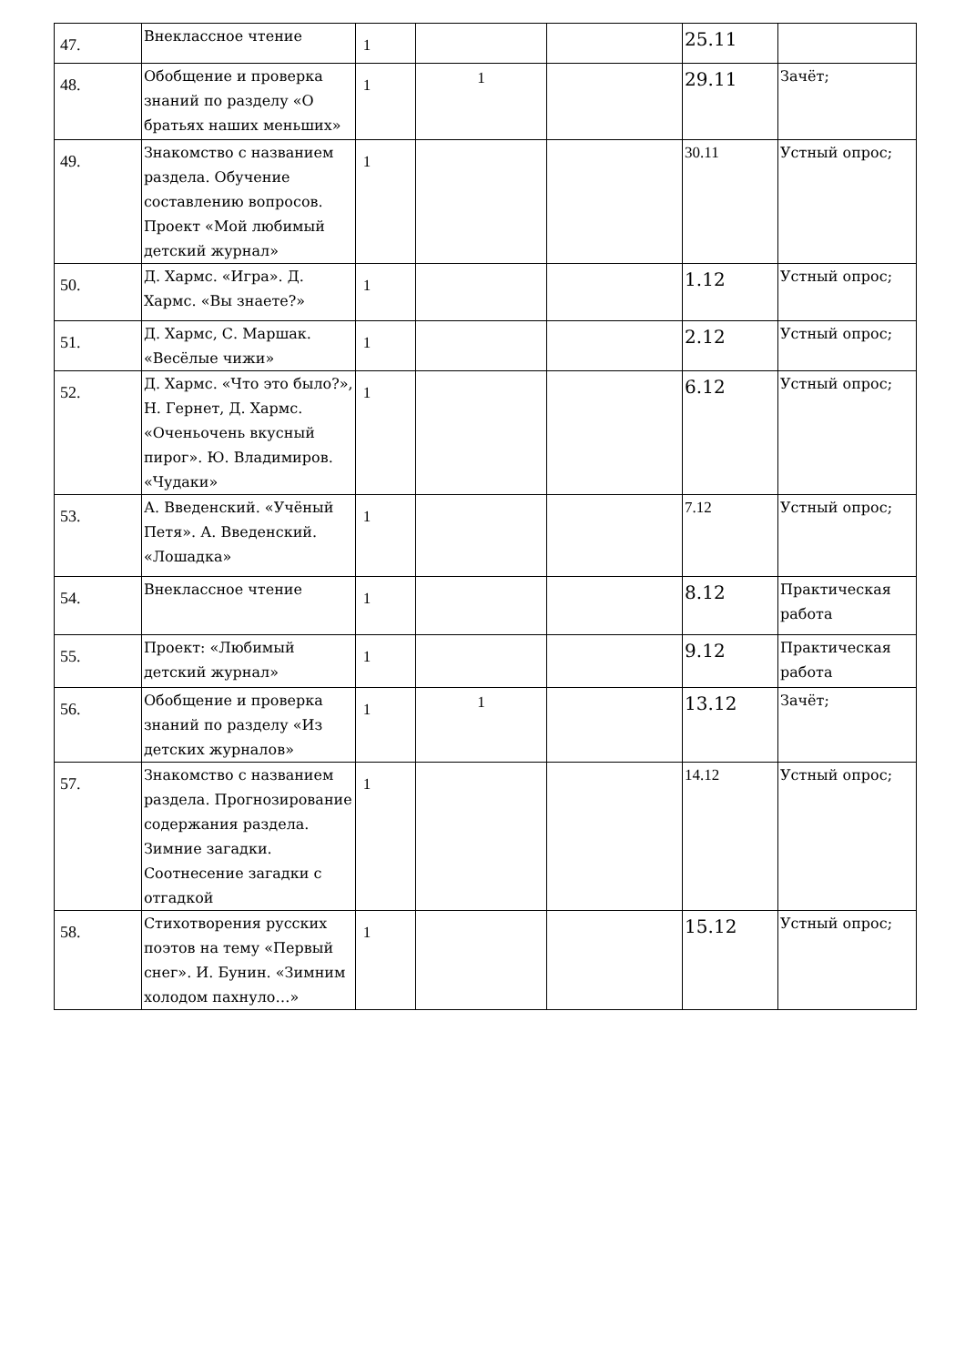| 47. | Внеклассное чтение | 1 | | | 25.11 | |
| 48. | Обобщение и проверка знаний по разделу «О братьях наших меньших» | 1 | 1 | | 29.11 | Зачёт; |
| 49. | Знакомство с названием раздела. Обучение составлению вопросов. Проект «Мой любимый детский журнал» | 1 | | | 30.11 | Устный опрос; |
| 50. | Д. Хармс. «Игра». Д. Хармс. «Вы знаете?» | 1 | | | 1.12 | Устный опрос; |
| 51. | Д. Хармс, С. Маршак. «Весёлые чижи» | 1 | | | 2.12 | Устный опрос; |
| 52. | Д. Хармс. «Что это было?», Н. Гернет, Д. Хармс. «Оченьочень вкусный пирог». Ю. Владимиров. «Чудаки» | 1 | | | 6.12 | Устный опрос; |
| 53. | А. Введенский. «Учёный Петя». А. Введенский. «Лошадка» | 1 | | | 7.12 | Устный опрос; |
| 54. | Внеклассное чтение | 1 | | | 8.12 | Практическая работа |
| 55. | Проект: «Любимый детский журнал» | 1 | | | 9.12 | Практическая работа |
| 56. | Обобщение и проверка знаний по разделу «Из детских журналов» | 1 | 1 | | 13.12 | Зачёт; |
| 57. | Знакомство с названием раздела. Прогнозирование содержания раздела. Зимние загадки. Соотнесение загадки с отгадкой | 1 | | | 14.12 | Устный опрос; |
| 58. | Стихотворения русских поэтов на тему «Первый снег». И. Бунин. «Зимним холодом пахнуло…» | 1 | | | 15.12 | Устный опрос; |